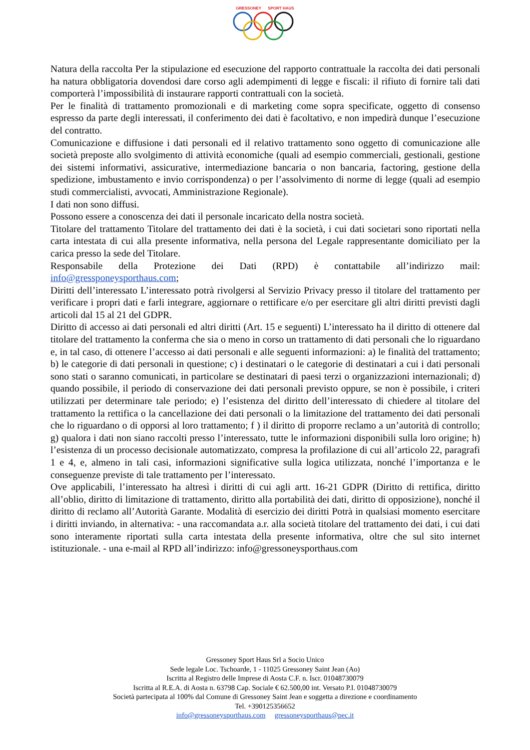GRESSONEY SPORT HAUS
Natura della raccolta Per la stipulazione ed esecuzione del rapporto contrattuale la raccolta dei dati personali ha natura obbligatoria dovendosi dare corso agli adempimenti di legge e fiscali: il rifiuto di fornire tali dati comporterà l’impossibilità di instaurare rapporti contrattuali con la società.
Per le finalità di trattamento promozionali e di marketing come sopra specificate, oggetto di consenso espresso da parte degli interessati, il conferimento dei dati è facoltativo, e non impedirà dunque l’esecuzione del contratto.
Comunicazione e diffusione i dati personali ed il relativo trattamento sono oggetto di comunicazione alle società preposte allo svolgimento di attività economiche (quali ad esempio commerciali, gestionali, gestione dei sistemi informativi, assicurative, intermediazione bancaria o non bancaria, factoring, gestione della spedizione, imbustamento e invio corrispondenza) o per l’assolvimento di norme di legge (quali ad esempio studi commercialisti, avvocati, Amministrazione Regionale).
I dati non sono diffusi.
Possono essere a conoscenza dei dati il personale incaricato della nostra società.
Titolare del trattamento Titolare del trattamento dei dati è la società, i cui dati societari sono riportati nella carta intestata di cui alla presente informativa, nella persona del Legale rappresentante domiciliato per la carica presso la sede del Titolare.
Responsabile della Protezione dei Dati (RPD) è contattabile all’indirizzo mail: info@gressponeysporthaus.com;
Diritti dell’interessato L’interessato potrà rivolgersi al Servizio Privacy presso il titolare del trattamento per verificare i propri dati e farli integrare, aggiornare o rettificare e/o per esercitare gli altri diritti previsti dagli articoli dal 15 al 21 del GDPR.
Diritto di accesso ai dati personali ed altri diritti (Art. 15 e seguenti) L’interessato ha il diritto di ottenere dal titolare del trattamento la conferma che sia o meno in corso un trattamento di dati personali che lo riguardano e, in tal caso, di ottenere l’accesso ai dati personali e alle seguenti informazioni: a) le finalità del trattamento; b) le categorie di dati personali in questione; c) i destinatari o le categorie di destinatari a cui i dati personali sono stati o saranno comunicati, in particolare se destinatari di paesi terzi o organizzazioni internazionali; d) quando possibile, il periodo di conservazione dei dati personali previsto oppure, se non è possibile, i criteri utilizzati per determinare tale periodo; e) l’esistenza del diritto dell’interessato di chiedere al titolare del trattamento la rettifica o la cancellazione dei dati personali o la limitazione del trattamento dei dati personali che lo riguardano o di opporsi al loro trattamento; f ) il diritto di proporre reclamo a un’autorità di controllo; g) qualora i dati non siano raccolti presso l’interessato, tutte le informazioni disponibili sulla loro origine; h) l’esistenza di un processo decisionale automatizzato, compresa la profilazione di cui all’articolo 22, paragrafi 1 e 4, e, almeno in tali casi, informazioni significative sulla logica utilizzata, nonché l’importanza e le conseguenze previste di tale trattamento per l’interessato.
Ove applicabili, l’interessato ha altresì i diritti di cui agli artt. 16-21 GDPR (Diritto di rettifica, diritto all’oblio, diritto di limitazione di trattamento, diritto alla portabilità dei dati, diritto di opposizione), nonché il diritto di reclamo all’Autorità Garante. Modalità di esercizio dei diritti Potrà in qualsiasi momento esercitare i diritti inviando, in alternativa: - una raccomandata a.r. alla società titolare del trattamento dei dati, i cui dati sono interamente riportati sulla carta intestata della presente informativa, oltre che sul sito internet istituzionale. - una e-mail al RPD all’indirizzo: info@gressoneysporthaus.com
Gressoney Sport Haus Srl a Socio Unico
Sede legale Loc. Tschoarde, 1 - 11025 Gressoney Saint Jean (Ao)
Iscritta al Registro delle Imprese di Aosta C.F. n. Iscr. 01048730079
Iscritta al R.E.A. di Aosta n. 63798 Cap. Sociale € 62.500,00 int. Versato P.I. 01048730079
Società partecipata al 100% dal Comune di Gressoney Saint Jean e soggetta a direzione e coordinamento
Tel. +390125356652
info@gressoneysporthaus.com gressoneysporthaus@pec.it